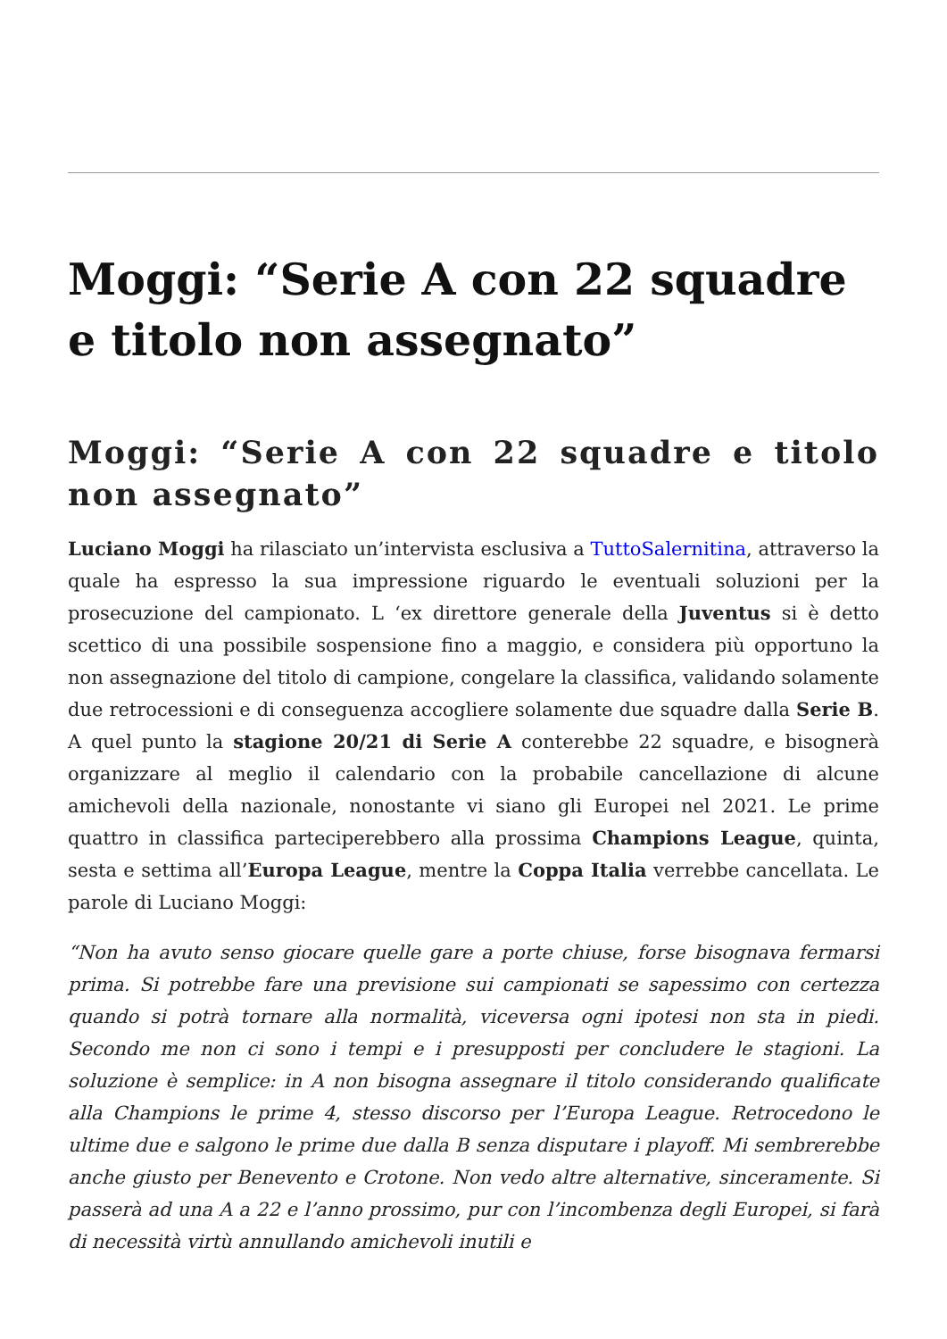Moggi: “Serie A con 22 squadre e titolo non assegnato”
Moggi: “Serie A con 22 squadre e titolo non assegnato”
Luciano Moggi ha rilasciato un’intervista esclusiva a TuttoSalernitina, attraverso la quale ha espresso la sua impressione riguardo le eventuali soluzioni per la prosecuzione del campionato. L ‘ex direttore generale della Juventus si è detto scettico di una possibile sospensione fino a maggio, e considera più opportuno la non assegnazione del titolo di campione, congelare la classifica, validando solamente due retrocessioni e di conseguenza accogliere solamente due squadre dalla Serie B. A quel punto la stagione 20/21 di Serie A conterebbe 22 squadre, e bisognerà organizzare al meglio il calendario con la probabile cancellazione di alcune amichevoli della nazionale, nonostante vi siano gli Europei nel 2021. Le prime quattro in classifica parteciperebbero alla prossima Champions League, quinta, sesta e settima all’Europa League, mentre la Coppa Italia verrebbe cancellata. Le parole di Luciano Moggi:
“Non ha avuto senso giocare quelle gare a porte chiuse, forse bisognava fermarsi prima. Si potrebbe fare una previsione sui campionati se sapessimo con certezza quando si potrà tornare alla normalità, viceversa ogni ipotesi non sta in piedi. Secondo me non ci sono i tempi e i presupposti per concludere le stagioni. La soluzione è semplice: in A non bisogna assegnare il titolo considerando qualificate alla Champions le prime 4, stesso discorso per l’Europa League. Retrocedono le ultime due e salgono le prime due dalla B senza disputare i playoff. Mi sembrerebbe anche giusto per Benevento e Crotone. Non vedo altre alternative, sinceramente. Si passerà ad una A a 22 e l’anno prossimo, pur con l’incombenza degli Europei, si farà di necessità virtù annullando amichevoli inutili e